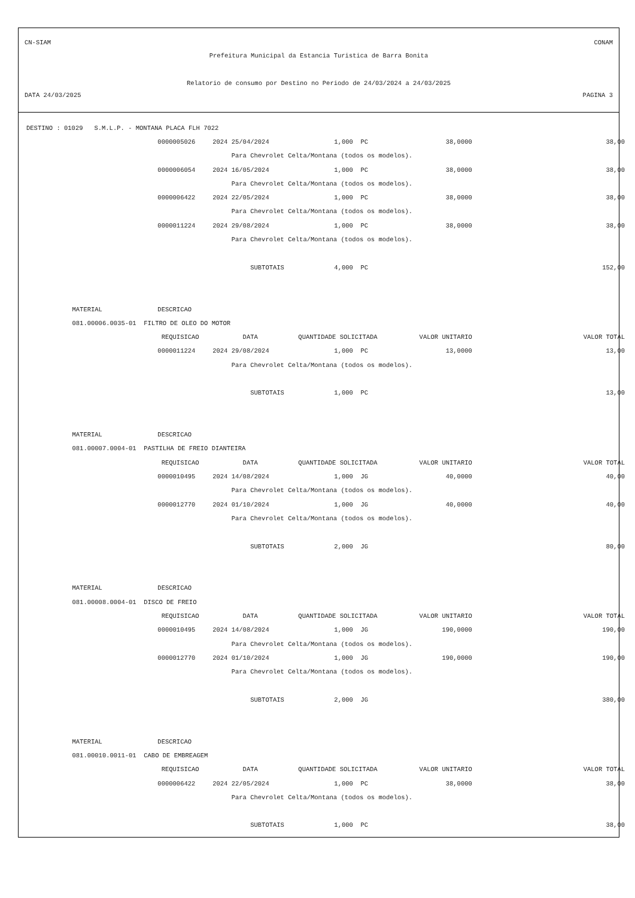CN-SIAM CONAM
Prefeitura Municipal da Estancia Turistica de Barra Bonita
Relatorio de consumo por Destino no Periodo de 24/03/2024 a 24/03/2025
DATA 24/03/2025 PAGINA 3
| DESTINO : 01029 S.M.L.P. - MONTANA PLACA FLH 7022 | | | | | | | |
| | | 0000005026 | 2024 25/04/2024 | 1,000 | PC | 38,0000 | 38,00 |
| | | | Para Chevrolet Celta/Montana (todos os modelos). | | | | |
| | | 0000006054 | 2024 16/05/2024 | 1,000 | PC | 38,0000 | 38,00 |
| | | | Para Chevrolet Celta/Montana (todos os modelos). | | | | |
| | | 0000006422 | 2024 22/05/2024 | 1,000 | PC | 38,0000 | 38,00 |
| | | | Para Chevrolet Celta/Montana (todos os modelos). | | | | |
| | | 0000011224 | 2024 29/08/2024 | 1,000 | PC | 38,0000 | 38,00 |
| | | | Para Chevrolet Celta/Montana (todos os modelos). | | | | |
| | | | SUBTOTAIS | 4,000 | PC | | 152,00 |
| | MATERIAL | DESCRICAO | | | | | |
| | 081.00006.0035-01 FILTRO DE OLEO DO MOTOR | | | | | | |
| | | REQUISICAO | DATA | QUANTIDADE SOLICITADA | | VALOR UNITARIO | VALOR TOTAL |
| | | 0000011224 | 2024 29/08/2024 | 1,000 | PC | 13,0000 | 13,00 |
| | | | Para Chevrolet Celta/Montana (todos os modelos). | | | | |
| | | | SUBTOTAIS | 1,000 | PC | | 13,00 |
| | MATERIAL | DESCRICAO | | | | | |
| | 081.00007.0004-01 PASTILHA DE FREIO DIANTEIRA | | | | | | |
| | | REQUISICAO | DATA | QUANTIDADE SOLICITADA | | VALOR UNITARIO | VALOR TOTAL |
| | | 0000010495 | 2024 14/08/2024 | 1,000 | JG | 40,0000 | 40,00 |
| | | | Para Chevrolet Celta/Montana (todos os modelos). | | | | |
| | | 0000012770 | 2024 01/10/2024 | 1,000 | JG | 40,0000 | 40,00 |
| | | | Para Chevrolet Celta/Montana (todos os modelos). | | | | |
| | | | SUBTOTAIS | 2,000 | JG | | 80,00 |
| | MATERIAL | DESCRICAO | | | | | |
| | 081.00008.0004-01 DISCO DE FREIO | | | | | | |
| | | REQUISICAO | DATA | QUANTIDADE SOLICITADA | | VALOR UNITARIO | VALOR TOTAL |
| | | 0000010495 | 2024 14/08/2024 | 1,000 | JG | 190,0000 | 190,00 |
| | | | Para Chevrolet Celta/Montana (todos os modelos). | | | | |
| | | 0000012770 | 2024 01/10/2024 | 1,000 | JG | 190,0000 | 190,00 |
| | | | Para Chevrolet Celta/Montana (todos os modelos). | | | | |
| | | | SUBTOTAIS | 2,000 | JG | | 380,00 |
| | MATERIAL | DESCRICAO | | | | | |
| | 081.00010.0011-01 CABO DE EMBREAGEM | | | | | | |
| | | REQUISICAO | DATA | QUANTIDADE SOLICITADA | | VALOR UNITARIO | VALOR TOTAL |
| | | 0000006422 | 2024 22/05/2024 | 1,000 | PC | 38,0000 | 38,00 |
| | | | Para Chevrolet Celta/Montana (todos os modelos). | | | | |
| | | | SUBTOTAIS | 1,000 | PC | | 38,00 |